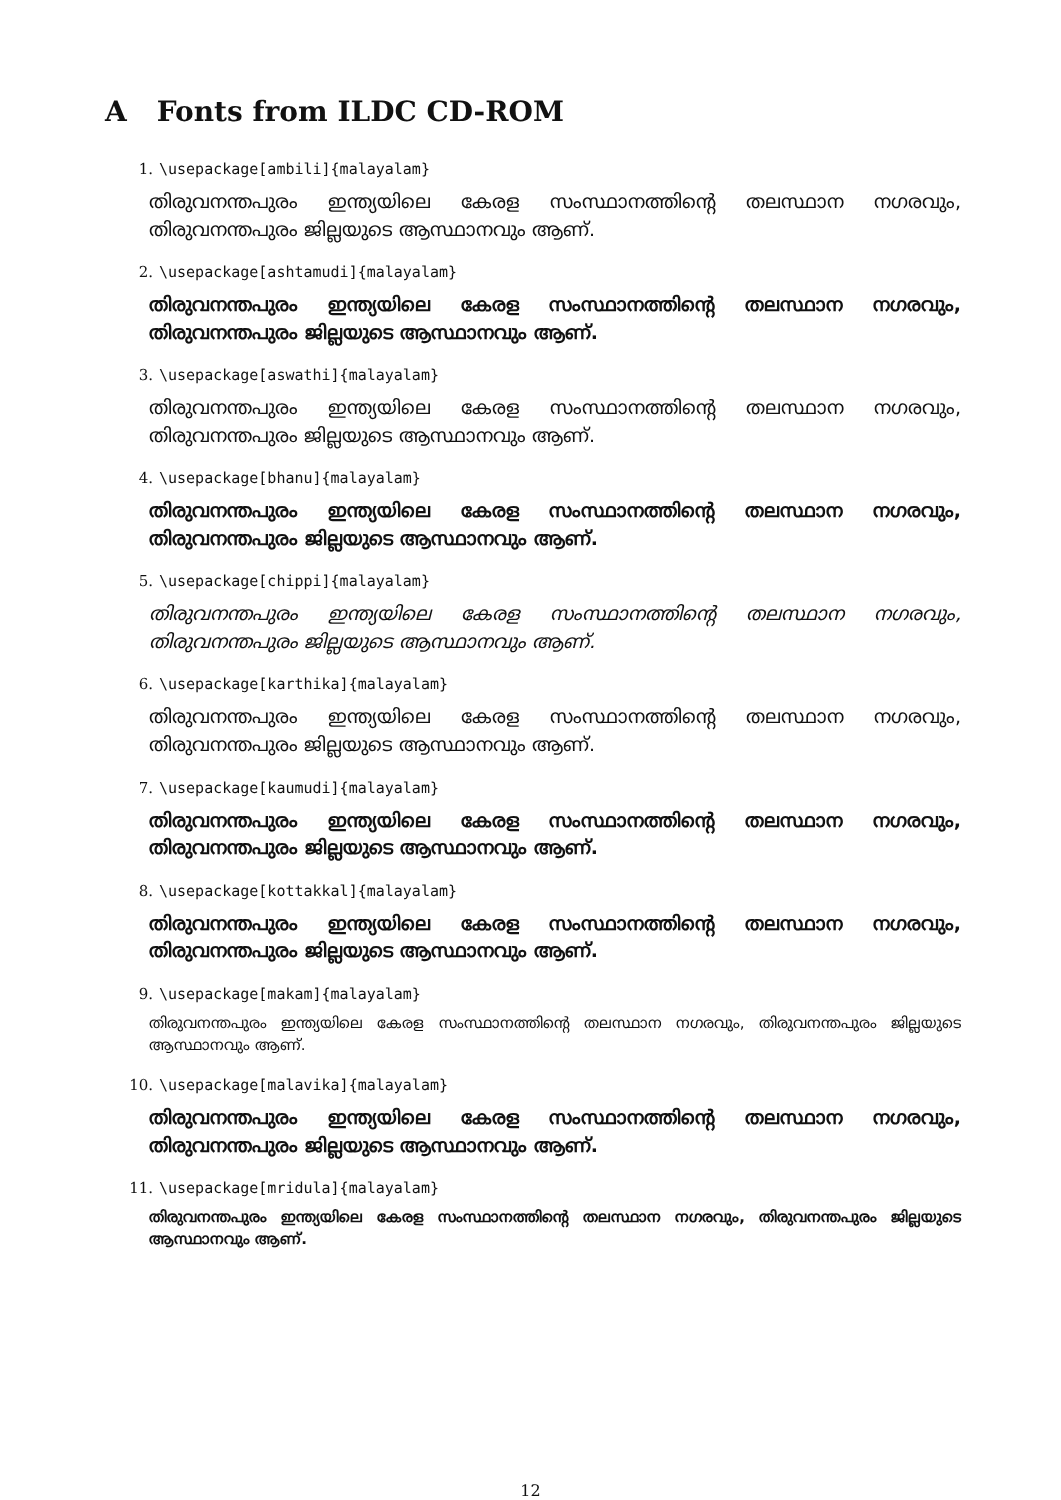A Fonts from ILDC CD-ROM
1. \usepackage[ambili]{malayalam}
തിരുവനന്തപുരം ഇന്ത്യയിലെ കേരള സംസ്ഥാനത്തിന്റെ തലസ്ഥാന നഗരവും, തിരുവനന്തപുരം ജില്ലയുടെ ആസ്ഥാനവും ആണ്.
2. \usepackage[ashtamudi]{malayalam}
തിരുവനന്തപുരം ഇന്ത്യയിലെ കേരള സംസ്ഥാനത്തിന്റെ തലസ്ഥാന നഗരവും, തിരുവനന്തപുരം ജില്ലയുടെ ആസ്ഥാനവും ആണ്.
3. \usepackage[aswathi]{malayalam}
തിരുവനന്തപുരം ഇന്ത്യയിലെ കേരള സംസ്ഥാനത്തിന്റെ തലസ്ഥാന നഗരവും, തിരുവനന്തപുരം ജില്ലയുടെ ആസ്ഥാനവും ആണ്.
4. \usepackage[bhanu]{malayalam}
തിരുവനന്തപുരം ഇന്ത്യയിലെ കേരള സംസ്ഥാനത്തിന്റെ തലസ്ഥാന നഗരവും, തിരുവനന്തപുരം ജില്ലയുടെ ആസ്ഥാനവും ആണ്.
5. \usepackage[chippi]{malayalam}
തിരുവനന്തപുരം ഇന്ത്യയിലെ കേരള സംസ്ഥാനത്തിന്റെ തലസ്ഥാന നഗരവും, തിരുവനന്തപുരം ജില്ലയുടെ ആസ്ഥാനവും ആണ്.
6. \usepackage[karthika]{malayalam}
തിരുവനന്തപുരം ഇന്ത്യയിലെ കേരള സംസ്ഥാനത്തിന്റെ തലസ്ഥാന നഗരവും, തിരുവനന്തപുരം ജില്ലയുടെ ആസ്ഥാനവും ആണ്.
7. \usepackage[kaumudi]{malayalam}
തിരുവനന്തപുരം ഇന്ത്യയിലെ കേരള സംസ്ഥാനത്തിന്റെ തലസ്ഥാന നഗരവും, തിരുവനന്തപുരം ജില്ലയുടെ ആസ്ഥാനവും ആണ്.
8. \usepackage[kottakkal]{malayalam}
തിരുവനന്തപുരം ഇന്ത്യയിലെ കേരള സംസ്ഥാനത്തിന്റെ തലസ്ഥാന നഗരവും, തിരുവനന്തപുരം ജില്ലയുടെ ആസ്ഥാനവും ആണ്.
9. \usepackage[makam]{malayalam}
തിരുവനന്തപുരം ഇന്ത്യയിലെ കേരള സംസ്ഥാനത്തിന്റെ തലസ്ഥാന നഗരവും, തിരുവനന്തപുരം ജില്ലയുടെ ആസ്ഥാനവും ആണ്.
10. \usepackage[malavika]{malayalam}
തിരുവനന്തപുരം ഇന്ത്യയിലെ കേരള സംസ്ഥാനത്തിന്റെ തലസ്ഥാന നഗരവും, തിരുവനന്തപുരം ജില്ലയുടെ ആസ്ഥാനവും ആണ്.
11. \usepackage[mridula]{malayalam}
തിരുവനന്തപുരം ഇന്ത്യയിലെ കേരള സംസ്ഥാനത്തിന്റെ തലസ്ഥാന നഗരവും, തിരുവനന്തപുരം ജില്ലയുടെ ആസ്ഥാനവും ആണ്.
12